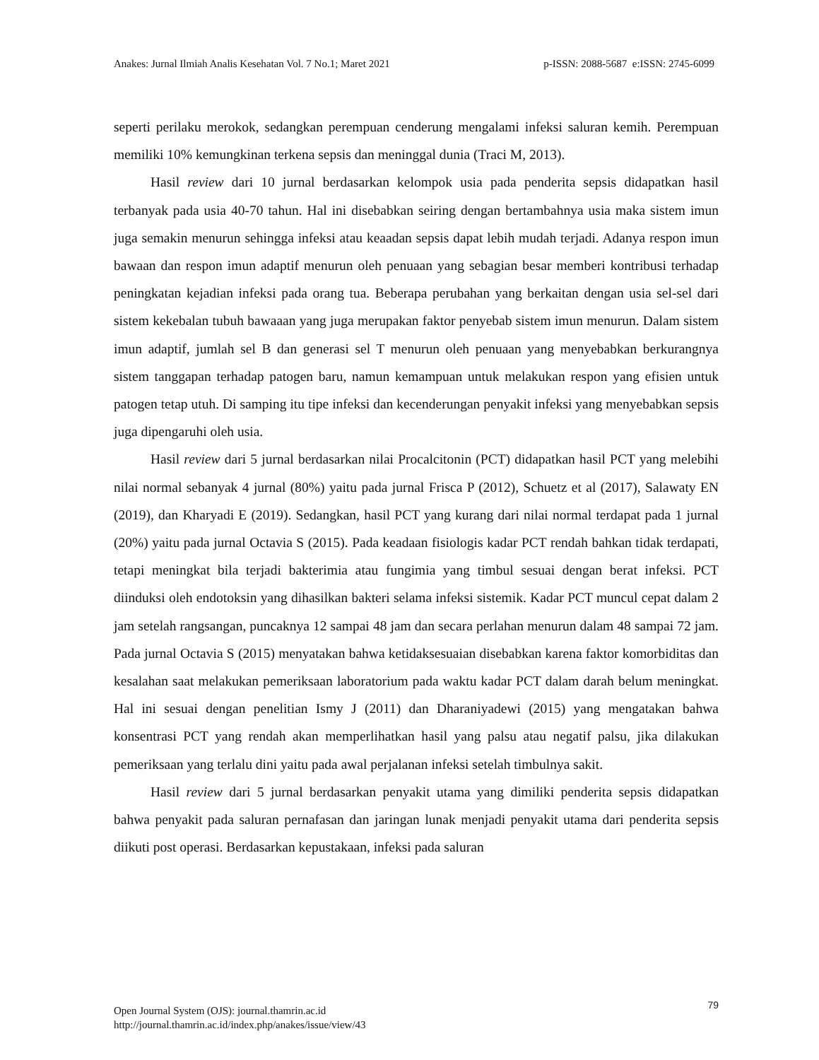Anakes: Jurnal Ilmiah Analis Kesehatan Vol. 7 No.1; Maret 2021 p-ISSN: 2088-5687 e:ISSN: 2745-6099
seperti perilaku merokok, sedangkan perempuan cenderung mengalami infeksi saluran kemih. Perempuan memiliki 10% kemungkinan terkena sepsis dan meninggal dunia (Traci M, 2013).
Hasil review dari 10 jurnal berdasarkan kelompok usia pada penderita sepsis didapatkan hasil terbanyak pada usia 40-70 tahun. Hal ini disebabkan seiring dengan bertambahnya usia maka sistem imun juga semakin menurun sehingga infeksi atau keaadan sepsis dapat lebih mudah terjadi. Adanya respon imun bawaan dan respon imun adaptif menurun oleh penuaan yang sebagian besar memberi kontribusi terhadap peningkatan kejadian infeksi pada orang tua. Beberapa perubahan yang berkaitan dengan usia sel-sel dari sistem kekebalan tubuh bawaaan yang juga merupakan faktor penyebab sistem imun menurun. Dalam sistem imun adaptif, jumlah sel B dan generasi sel T menurun oleh penuaan yang menyebabkan berkurangnya sistem tanggapan terhadap patogen baru, namun kemampuan untuk melakukan respon yang efisien untuk patogen tetap utuh. Di samping itu tipe infeksi dan kecenderungan penyakit infeksi yang menyebabkan sepsis juga dipengaruhi oleh usia.
Hasil review dari 5 jurnal berdasarkan nilai Procalcitonin (PCT) didapatkan hasil PCT yang melebihi nilai normal sebanyak 4 jurnal (80%) yaitu pada jurnal Frisca P (2012), Schuetz et al (2017), Salawaty EN (2019), dan Kharyadi E (2019). Sedangkan, hasil PCT yang kurang dari nilai normal terdapat pada 1 jurnal (20%) yaitu pada jurnal Octavia S (2015). Pada keadaan fisiologis kadar PCT rendah bahkan tidak terdapati, tetapi meningkat bila terjadi bakterimia atau fungimia yang timbul sesuai dengan berat infeksi. PCT diinduksi oleh endotoksin yang dihasilkan bakteri selama infeksi sistemik. Kadar PCT muncul cepat dalam 2 jam setelah rangsangan, puncaknya 12 sampai 48 jam dan secara perlahan menurun dalam 48 sampai 72 jam. Pada jurnal Octavia S (2015) menyatakan bahwa ketidaksesuaian disebabkan karena faktor komorbiditas dan kesalahan saat melakukan pemeriksaan laboratorium pada waktu kadar PCT dalam darah belum meningkat. Hal ini sesuai dengan penelitian Ismy J (2011) dan Dharaniyadewi (2015) yang mengatakan bahwa konsentrasi PCT yang rendah akan memperlihatkan hasil yang palsu atau negatif palsu, jika dilakukan pemeriksaan yang terlalu dini yaitu pada awal perjalanan infeksi setelah timbulnya sakit.
Hasil review dari 5 jurnal berdasarkan penyakit utama yang dimiliki penderita sepsis didapatkan bahwa penyakit pada saluran pernafasan dan jaringan lunak menjadi penyakit utama dari penderita sepsis diikuti post operasi. Berdasarkan kepustakaan, infeksi pada saluran
79 Open Journal System (OJS): journal.thamrin.ac.id
http://journal.thamrin.ac.id/index.php/anakes/issue/view/43